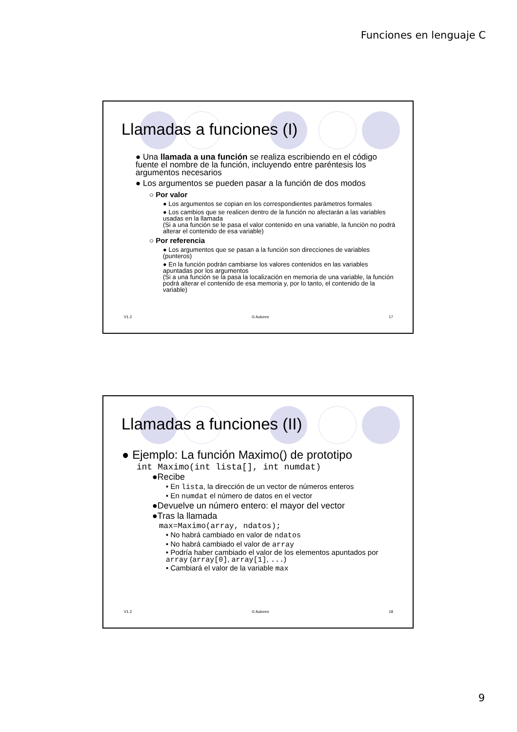Funciones en lenguaje C
Llamadas a funciones (I)
● Una llamada a una función se realiza escribiendo en el código fuente el nombre de la función, incluyendo entre paréntesis los argumentos necesarios
● Los argumentos se pueden pasar a la función de dos modos
○ Por valor
● Los argumentos se copian en los correspondientes parámetros formales
● Los cambios que se realicen dentro de la función no afectarán a las variables usadas en la llamada
(Si a una función se le pasa el valor contenido en una variable, la función no podrá alterar el contenido de esa variable)
○ Por referencia
● Los argumentos que se pasan a la función son direcciones de variables (punteros)
● En la función podrán cambiarse los valores contenidos en las variables apuntadas por los argumentos
(Si a una función se la pasa la localización en memoria de una variable, la función podrá alterar el contenido de esa memoria y, por lo tanto, el contenido de la variable)
V1.2 © Autores 17
Llamadas a funciones (II)
● Ejemplo: La función Maximo() de prototipo
int Maximo(int lista[], int numdat)
●Recibe
• En lista, la dirección de un vector de números enteros
• En numdat el número de datos en el vector
●Devuelve un número entero: el mayor del vector
●Tras la llamada
max=Maximo(array, ndatos);
• No habrá cambiado en valor de ndatos
• No habrá cambiado el valor de array
• Podría haber cambiado el valor de los elementos apuntados por array (array[0], array[1], ...)
• Cambiará el valor de la variable max
V1.2 © Autores 18
9